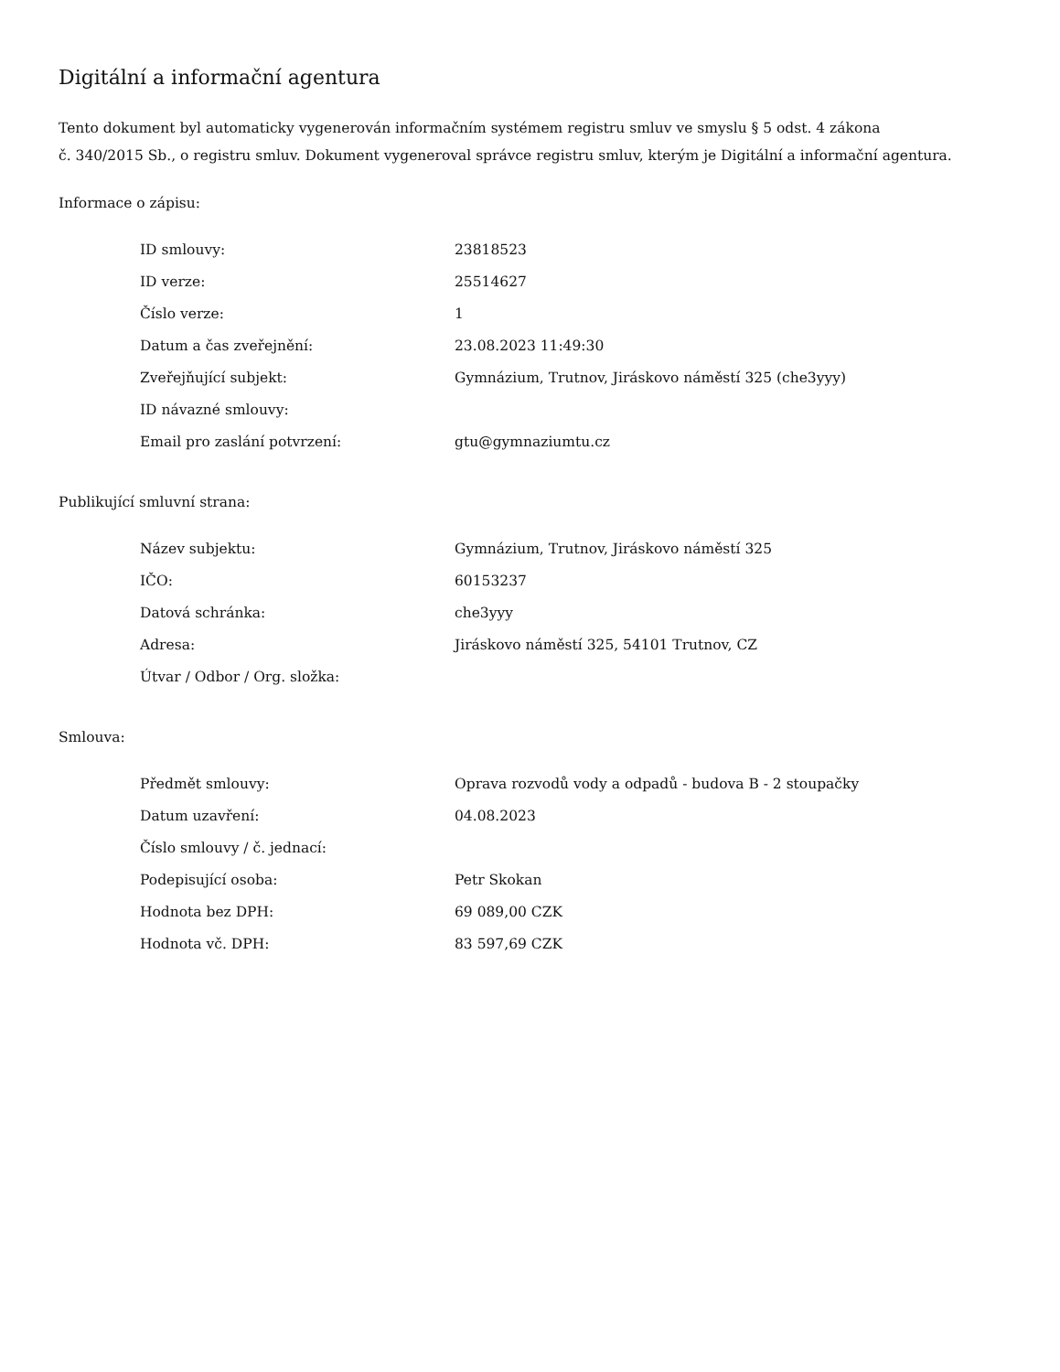Digitální a informační agentura
Tento dokument byl automaticky vygenerován informačním systémem registru smluv ve smyslu § 5 odst. 4 zákona
č. 340/2015 Sb., o registru smluv. Dokument vygeneroval správce registru smluv, kterým je Digitální a informační agentura.
Informace o zápisu:
| ID smlouvy: | 23818523 |
| ID verze: | 25514627 |
| Číslo verze: | 1 |
| Datum a čas zveřejnění: | 23.08.2023 11:49:30 |
| Zveřejňující subjekt: | Gymnázium, Trutnov, Jiráskovo náměstí 325 (che3yyy) |
| ID návazné smlouvy: | |
| Email pro zaslání potvrzení: | gtu@gymnaziumtu.cz |
Publikující smluvní strana:
| Název subjektu: | Gymnázium, Trutnov, Jiráskovo náměstí 325 |
| IČO: | 60153237 |
| Datová schránka: | che3yyy |
| Adresa: | Jiráskovo náměstí 325, 54101 Trutnov, CZ |
| Útvar / Odbor / Org. složka: | |
Smlouva:
| Předmět smlouvy: | Oprava rozvodů vody a odpadů - budova B - 2 stoupačky |
| Datum uzavření: | 04.08.2023 |
| Číslo smlouvy / č. jednací: | |
| Podepisující osoba: | Petr Skokan |
| Hodnota bez DPH: | 69 089,00 CZK |
| Hodnota vč. DPH: | 83 597,69 CZK |